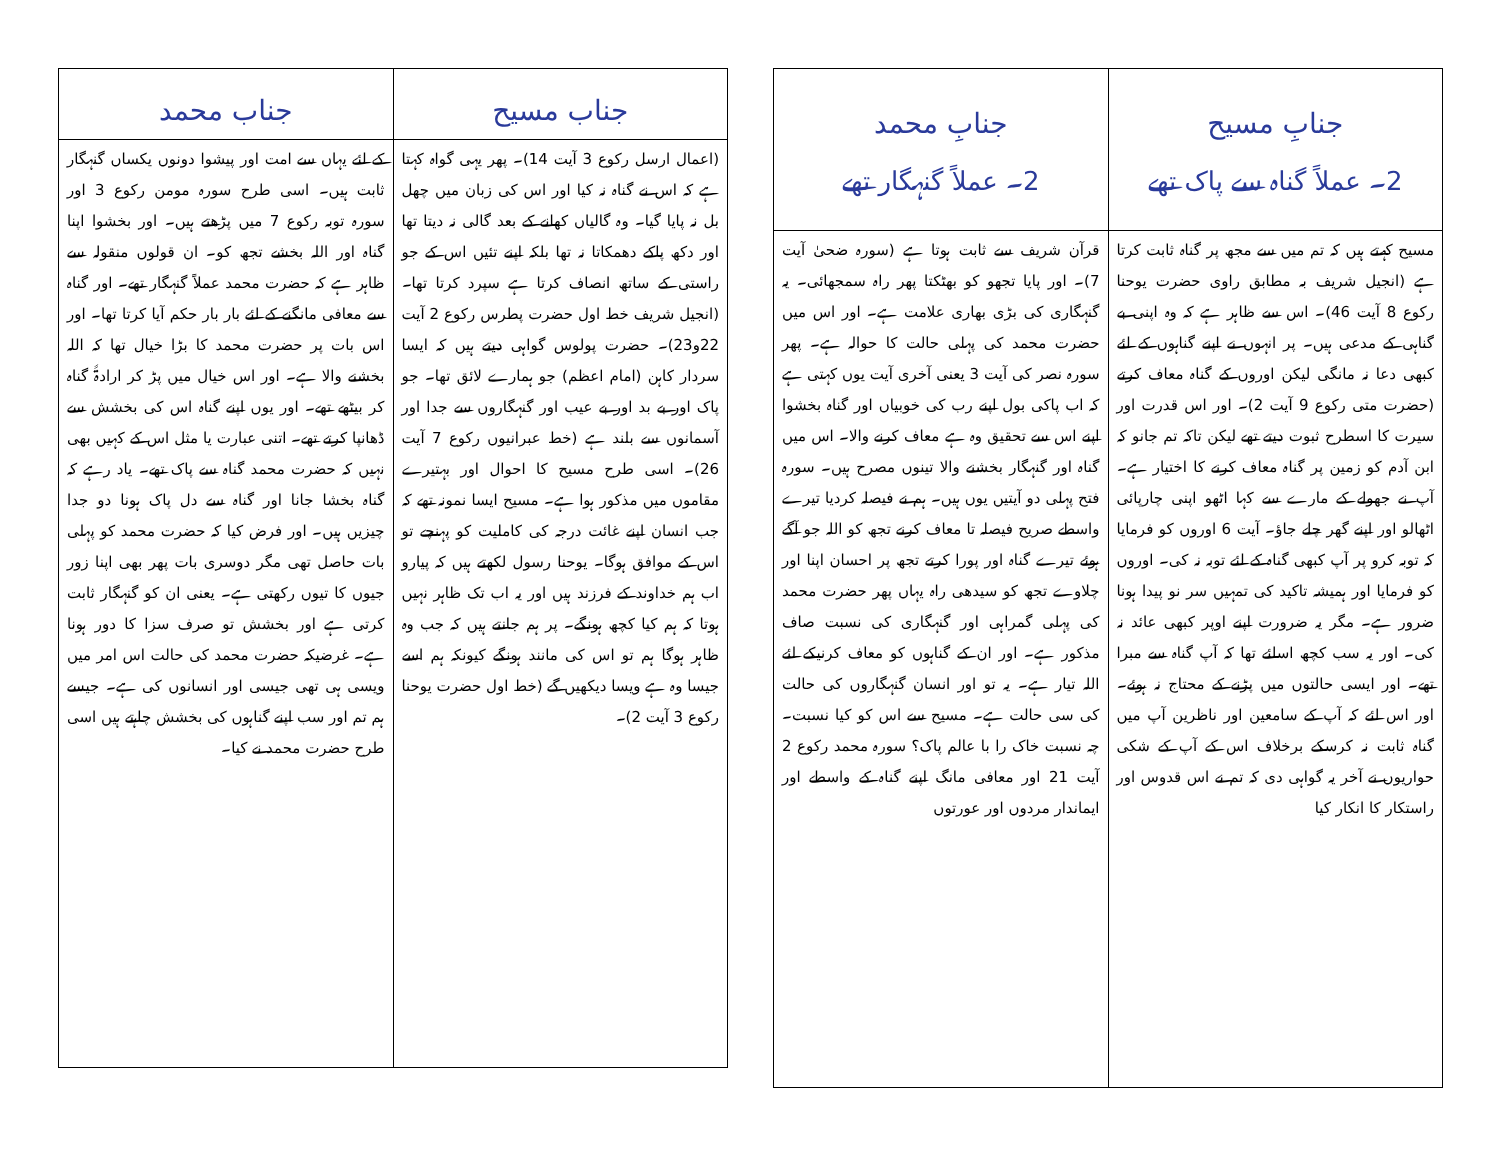| جنابِ مسیح 2۔ عملاً گناہ سے پاک تھے | جنابِ محمد 2۔ عملاً گنہگار تھے |
| --- | --- |
| مسیح کہتے ہیں کہ تم میں سے مجھ پر گناہ ثابت کرتا ہے (انجیل شریف بہ مطابق راوی حضرت یوحنا رکوع 8 آیت 46)۔ اس سے ظاہر ہے کہ وہ اپنی بے گناہی کے مدعی ہیں۔ پر انہوں نے اپنے گناہوں کے لئے کبھی دعا نہ مانگی لیکن اوروں کے گناہ معاف کرتے (حضرت متی رکوع 9 آیت 2)۔ اور اس قدرت اور سیرت کا اسطرح ثبوت دیتے تھے لیکن تاکہ تم جانو کہ ابن آدم کو زمین پر گناہ معاف کرنے کا اختیار ہے۔ آپ نے جھولے کے مارے سے کہا اٹھو اپنی چارپائی اٹھالو اور اپنے گھر چلے جاؤ۔ آیت 6 اوروں کو فرمایا کہ توبہ کرو پر آپ کبھی گناہ کے لئے توبہ نہ کی۔ اوروں کو فرمایا اور ہمیشہ تاکید کی تمہیں سر نو پیدا ہونا ضرور ہے۔ مگر یہ ضرورت اپنے اوپر کبھی عائد نہ کی۔ اور یہ سب کچھ اسلئے تھا کہ آپ گناہ سے مبرا تھے۔ اور ایسی حالتوں میں پڑنے کے محتاج نہ ہوئے۔ اور اس لئے کہ آپ کے سامعین اور ناظرین آپ میں گناہ ثابت نہ کرسکے برخلاف اس کے آپ کے شکی حواریوں نے آخر یہ گواہی دی کہ تم نے اس قدوس اور راستکار کا انکار کیا | قرآن شریف سے ثابت ہوتا ہے (سورہ ضحیٰ آیت 7)۔ اور پایا تجھو کو بھٹکتا پھر راہ سمجھائی۔ یہ گنہگاری کی بڑی بھاری علامت ہے۔ اور اس میں حضرت محمد کی پہلی حالت کا حوالہ ہے۔ پھر سورہ نصر کی آیت 3 یعنی آخری آیت یوں کہتی ہے کہ اب پاکی بول اپنے رب کی خوبیاں اور گناہ بخشوا اپنے اس سے تحقیق وہ ہے معاف کرنے والا۔ اس میں گناہ اور گنہگار بخشنے والا تینوں مصرح ہیں۔ سورہ فتح پہلی دو آیتیں یوں ہیں۔ ہم نے فیصلہ کردیا تیرے واسطے صریح فیصلہ تا معاف کرنے تجھ کو اللہ جو آگے ہوئے تیرے گناہ اور پورا کرتے تجھ پر احسان اپنا اور چلاوے تجھ کو سیدھی راہ یہاں پھر حضرت محمد کی پہلی گمراہی اور گنہگاری کی نسبت صاف مذکور ہے۔ اور ان کے گناہوں کو معاف کرنیکے لئے اللہ تیار ہے۔ یہ تو اور انسان گنہگاروں کی حالت کی سی حالت ہے۔ مسیح سے اس کو کیا نسبت۔ چہ نسبت خاک را با عالم پاک؟ سورہ محمد رکوع 2 آیت 21 اور معافی مانگ اپنے گناہ کے واسطے اور ایماندار مردوں اور عورتوں |
| جناب مسیح | جناب محمد |
| --- | --- |
| (اعمال ارسل رکوع 3 آیت 14)۔ پھر یہی گواہ کہتا ہے کہ اس نے گناہ نہ کیا اور اس کی زبان میں چھل بل نہ پایا گیا۔ وہ گالیاں کھانے کے بعد گالی نہ دیتا تھا اور دکھ پاکے دھمکاتا نہ تھا بلکہ اپنے تئیں اس کے جو راستی کے ساتھ انصاف کرتا ہے سپرد کرتا تھا۔ (انجیل شریف خط اول حضرت پطرس رکوع 2 آیت 22و23)۔ حضرت پولوس گواہی دیتے ہیں کہ ایسا سردار کاہن (امام اعظم) جو ہمارے لائق تھا۔ جو پاک اور بے بد اور بے عیب اور گنہگاروں سے جدا اور آسمانوں سے بلند ہے (خط عبرانیوں رکوع 7 آیت 26)۔ اسی طرح مسیح کا احوال اور بہتیرے مقاموں میں مذکور ہوا ہے۔ مسیح ایسا نمونہ تھے کہ جب انسان اپنے غائت درجہ کی کاملیت کو پہنچے تو اس کے موافق ہوگا۔ یوحنا رسول لکھتے ہیں کہ پیارو اب ہم خداوند کے فرزند ہیں اور یہ اب تک ظاہر نہیں ہوتا کہ ہم کیا کچھ ہونگے۔ پر ہم جانتے ہیں کہ جب وہ ظاہر ہوگا ہم تو اس کی مانند ہونگے کیونکہ ہم اسے جیسا وہ ہے ویسا دیکھیں گے (خط اول حضرت یوحنا رکوع 3 آیت 2)۔ | کے لئے یہاں سے امت اور پیشوا دونوں یکساں گنہگار ثابت ہیں۔ اسی طرح سورہ مومن رکوع 3 اور سورہ توبہ رکوع 7 میں پڑھتے ہیں۔ اور بخشوا اپنا گناہ اور اللہ بخشے تجھ کو۔ ان قولوں منقولہ سے ظاہر ہے کہ حضرت محمد عملاً گنہگار تھے۔ اور گناہ سے معافی مانگنے کے لئے بار بار حکم آیا کرتا تھا۔ اور اس بات پر حضرت محمد کا بڑا خیال تھا کہ اللہ بخشنے والا ہے۔ اور اس خیال میں پڑ کر ارادۃً گناہ کر بیٹھے تھے۔ اور یوں اپنے گناہ اس کی بخشش سے ڈھانپا کرتے تھے۔ اتنی عبارت یا مثل اس کے کہیں بھی نہیں کہ حضرت محمد گناہ سے پاک تھے۔ یاد رہے کہ گناہ بخشا جانا اور گناہ سے دل پاک ہونا دو جدا چیزیں ہیں۔ اور فرض کیا کہ حضرت محمد کو پہلی بات حاصل تھی مگر دوسری بات پھر بھی اپنا زور جیوں کا تیوں رکھتی ہے۔ یعنی ان کو گنہگار ثابت کرتی ہے اور بخشش تو صرف سزا کا دور ہونا ہے۔ غرضیکہ حضرت محمد کی حالت اس امر میں ویسی ہی تھی جیسی اور انسانوں کی ہے۔ جیسے ہم تم اور سب اپنے گناہوں کی بخشش چاہتے ہیں اسی طرح حضرت محمد نے کیا۔ |